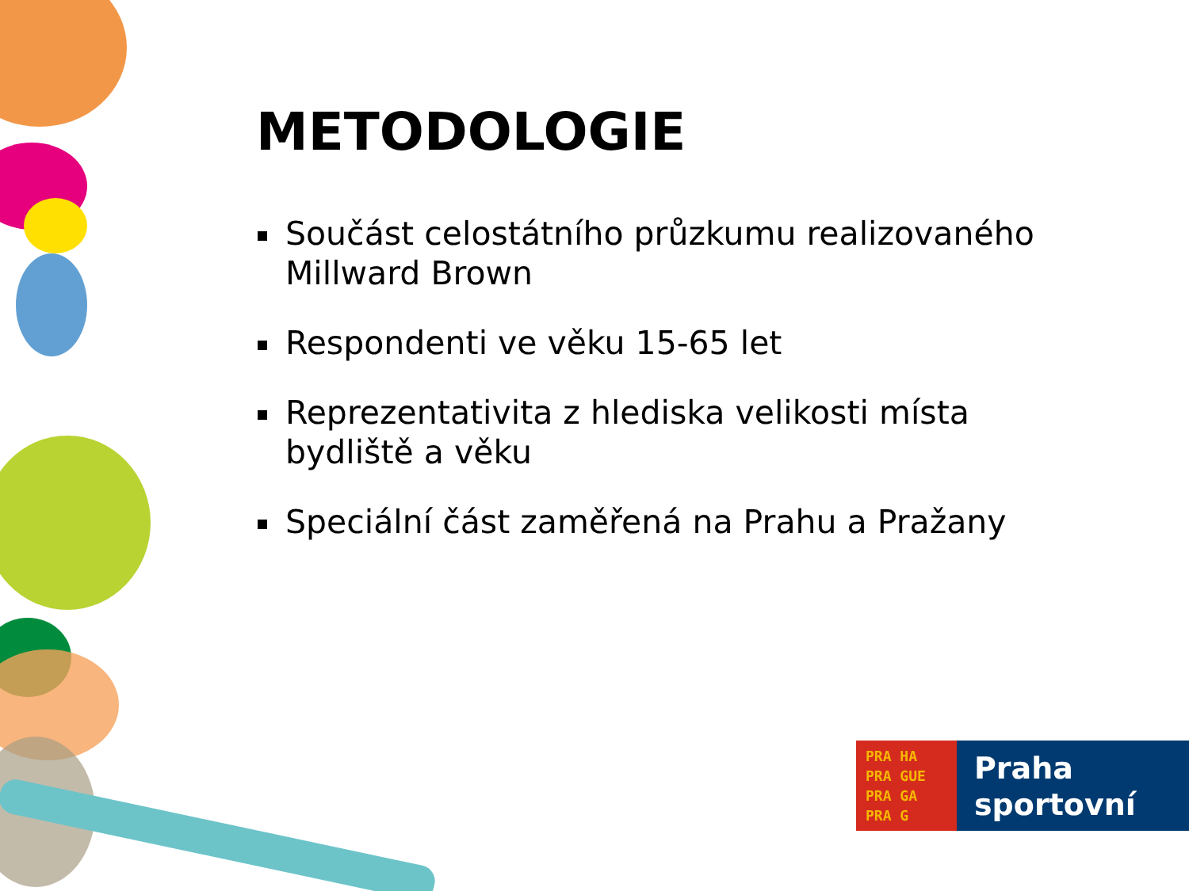METODOLOGIE
Součást celostátního průzkumu realizovaného Millward Brown
Respondenti ve věku 15-65 let
Reprezentativita z hlediska velikosti místa bydliště a věku
Speciální část zaměřená na Prahu a Pražany
PRA HA
PRA GUE
PRA GA
PRA G
Praha
sportovní